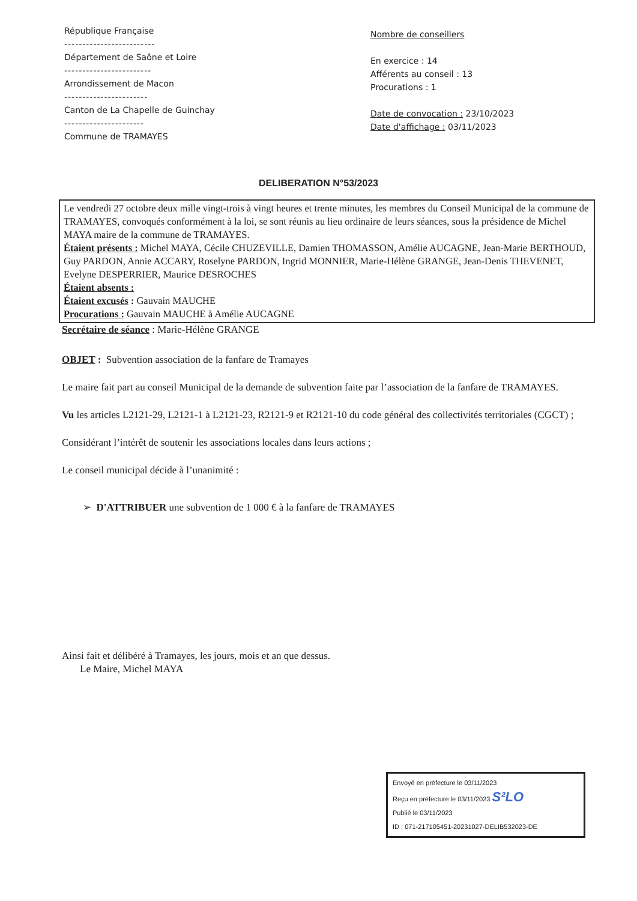République Française
-------------------------
Département de Saône et Loire
------------------------
Arrondissement de Macon
-----------------------
Canton de La Chapelle de Guinchay
----------------------
Commune de TRAMAYES
Nombre de conseillers
En exercice : 14
Afférents au conseil : 13
Procurations : 1
Date de convocation : 23/10/2023
Date d'affichage : 03/11/2023
DELIBERATION N°53/2023
Le vendredi 27 octobre deux mille vingt-trois à vingt heures et trente minutes, les membres du Conseil Municipal de la commune de TRAMAYES, convoqués conformément à la loi, se sont réunis au lieu ordinaire de leurs séances, sous la présidence de Michel MAYA maire de la commune de TRAMAYES.
Étaient présents : Michel MAYA, Cécile CHUZEVILLE, Damien THOMASSON, Amélie AUCAGNE, Jean-Marie BERTHOUD, Guy PARDON, Annie ACCARY, Roselyne PARDON, Ingrid MONNIER, Marie-Hélène GRANGE, Jean-Denis THEVENET, Evelyne DESPERRIER, Maurice DESROCHES
Étaient absents :
Étaient excusés : Gauvain MAUCHE
Procurations : Gauvain MAUCHE à Amélie AUCAGNE
Secrétaire de séance : Marie-Hélène GRANGE
OBJET : Subvention association de la fanfare de Tramayes
Le maire fait part au conseil Municipal de la demande de subvention faite par l’association de la fanfare de TRAMAYES.
Vu les articles L2121-29, L2121-1 à L2121-23, R2121-9 et R2121-10 du code général des collectivités territoriales (CGCT) ;
Considérant l’intérêt de soutenir les associations locales dans leurs actions ;
Le conseil municipal décide à l’unanimité :
➢ D'ATTRIBUER une subvention de 1 000 € à la fanfare de TRAMAYES
Ainsi fait et délibéré à Tramayes, les jours, mois et an que dessus.
Le Maire, Michel MAYA
Envoyé en préfecture le 03/11/2023
Reçu en préfecture le 03/11/2023 S²LO
Publié le 03/11/2023
ID : 071-217105451-20231027-DELIB532023-DE